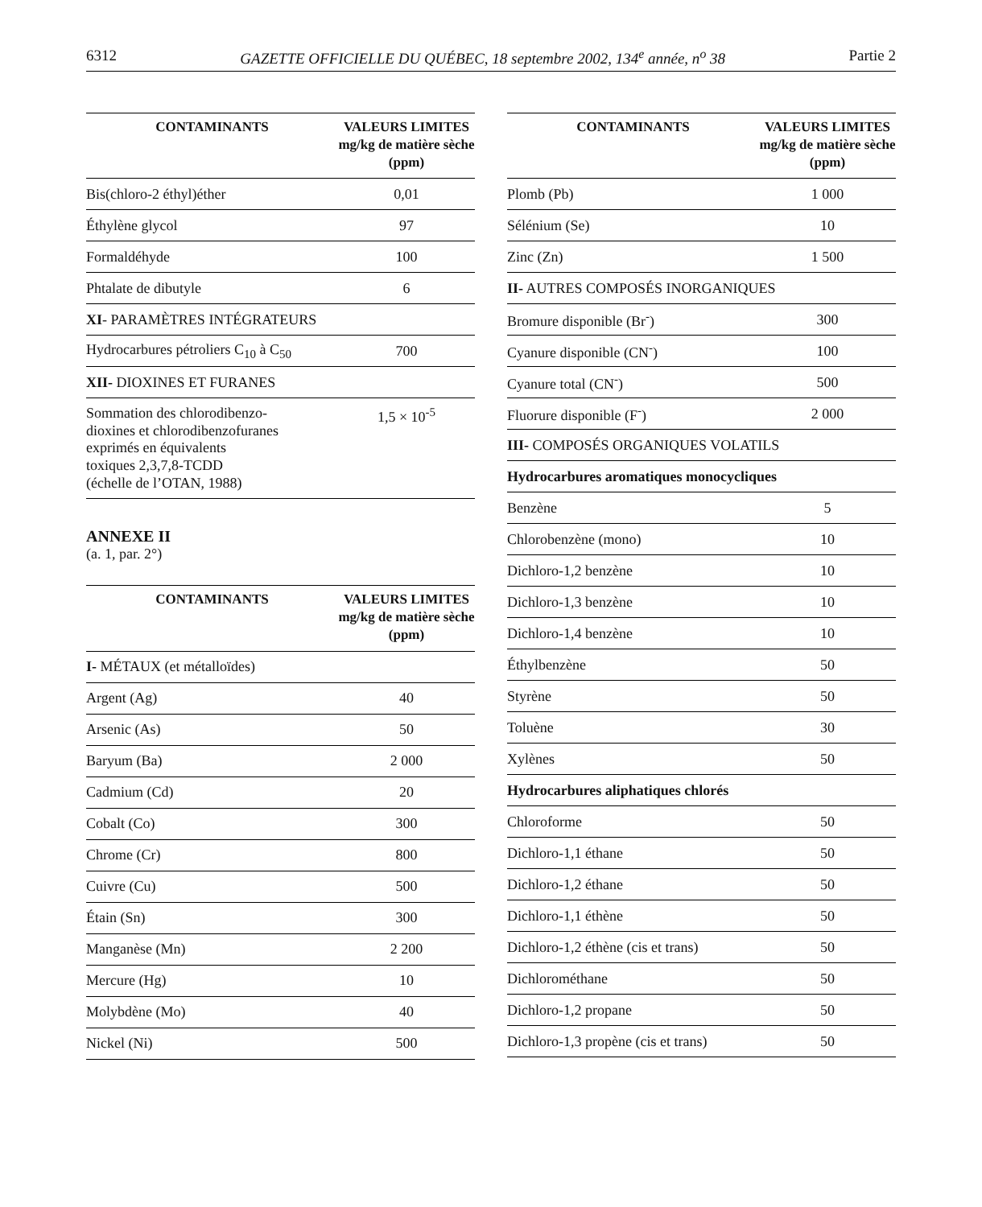6312 GAZETTE OFFICIELLE DU QUÉBEC, 18 septembre 2002, 134<sup>e</sup> année, n<sup>o</sup> 38 Partie 2
| CONTAMINANTS | VALEURS LIMITES mg/kg de matière sèche (ppm) |
| --- | --- |
| Bis(chloro-2 éthyl)éther | 0,01 |
| Éthylène glycol | 97 |
| Formaldéhyde | 100 |
| Phtalate de dibutyle | 6 |
| XI - PARAMÈTRES INTÉGRATEURS | |
| Hydrocarbures pétroliers C<sub>10</sub> à C<sub>50</sub> | 700 |
| XII- DIOXINES ET FURANES | |
| Sommation des chlorodibenzo- dioxines et chlorodibenzofuranes exprimés en équivalents toxiques 2,3,7,8-TCDD (échelle de l’OTAN, 1988) | 1,5 × 10<sup>-5</sup> |
ANNEXE II
(a. 1, par. 2°)
| CONTAMINANTS | VALEURS LIMITES mg/kg de matière sèche (ppm) |
| --- | --- |
| I- MÉTAUX (et métalloïdes) | |
| Argent (Ag) | 40 |
| Arsenic (As) | 50 |
| Baryum (Ba) | 2 000 |
| Cadmium (Cd) | 20 |
| Cobalt (Co) | 300 |
| Chrome (Cr) | 800 |
| Cuivre (Cu) | 500 |
| Étain (Sn) | 300 |
| Manganèse (Mn) | 2 200 |
| Mercure (Hg) | 10 |
| Molybdène (Mo) | 40 |
| Nickel (Ni) | 500 |
| CONTAMINANTS | VALEURS LIMITES mg/kg de matière sèche (ppm) |
| --- | --- |
| Plomb (Pb) | 1 000 |
| Sélénium (Se) | 10 |
| Zinc (Zn) | 1 500 |
| II- AUTRES COMPOSÉS INORGANIQUES | |
| Bromure disponible (Br<sup>-</sup>) | 300 |
| Cyanure disponible (CN<sup>-</sup>) | 100 |
| Cyanure total (CN<sup>-</sup>) | 500 |
| Fluorure disponible (F<sup>-</sup>) | 2 000 |
| III- COMPOSÉS ORGANIQUES VOLATILS | |
| Hydrocarbures aromatiques monocycliques | |
| Benzène | 5 |
| Chlorobenzène (mono) | 10 |
| Dichloro-1,2 benzène | 10 |
| Dichloro-1,3 benzène | 10 |
| Dichloro-1,4 benzène | 10 |
| Éthylbenzène | 50 |
| Styrène | 50 |
| Toluène | 30 |
| Xylènes | 50 |
| Hydrocarbures aliphatiques chlorés | |
| Chloroforme | 50 |
| Dichloro-1,1 éthane | 50 |
| Dichloro-1,2 éthane | 50 |
| Dichloro-1,1 éthène | 50 |
| Dichloro-1,2 éthène (cis et trans) | 50 |
| Dichlorométhane | 50 |
| Dichloro-1,2 propane | 50 |
| Dichloro-1,3 propène (cis et trans) | 50 |